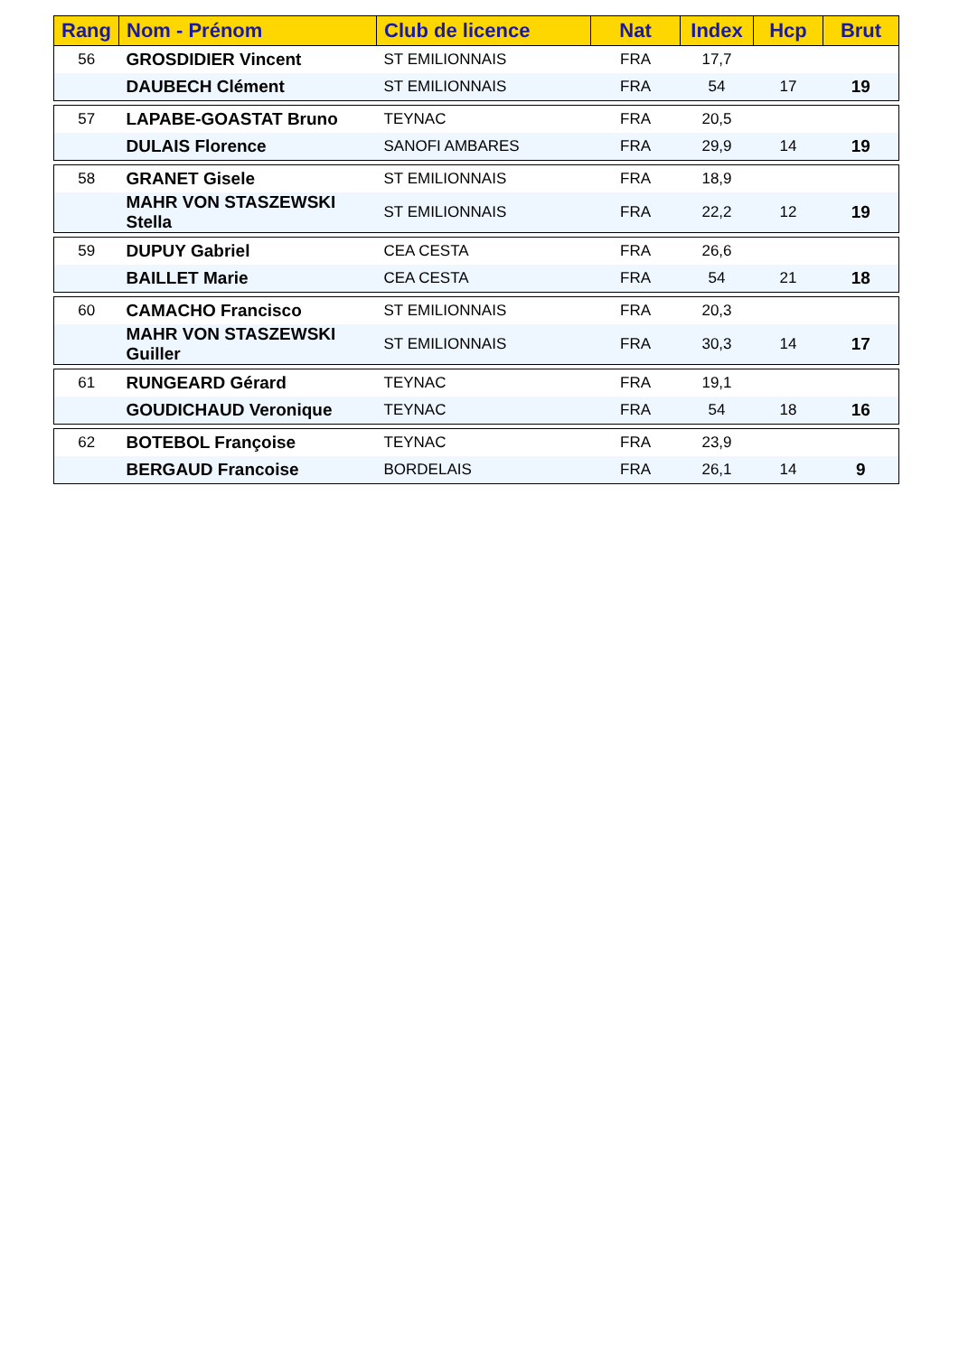| Rang | Nom - Prénom | Club de licence | Nat | Index | Hcp | Brut |
| --- | --- | --- | --- | --- | --- | --- |
| 56 | GROSDIDIER Vincent | ST EMILIONNAIS | FRA | 17,7 | | |
| | DAUBECH Clément | ST EMILIONNAIS | FRA | 54 | 17 | 19 |
| 57 | LAPABE-GOASTAT Bruno | TEYNAC | FRA | 20,5 | | |
| | DULAIS Florence | SANOFI AMBARES | FRA | 29,9 | 14 | 19 |
| 58 | GRANET Gisele | ST EMILIONNAIS | FRA | 18,9 | | |
| | MAHR VON STASZEWSKI Stella | ST EMILIONNAIS | FRA | 22,2 | 12 | 19 |
| 59 | DUPUY Gabriel | CEA CESTA | FRA | 26,6 | | |
| | BAILLET Marie | CEA CESTA | FRA | 54 | 21 | 18 |
| 60 | CAMACHO Francisco | ST EMILIONNAIS | FRA | 20,3 | | |
| | MAHR VON STASZEWSKI Guiller | ST EMILIONNAIS | FRA | 30,3 | 14 | 17 |
| 61 | RUNGEARD Gérard | TEYNAC | FRA | 19,1 | | |
| | GOUDICHAUD Veronique | TEYNAC | FRA | 54 | 18 | 16 |
| 62 | BOTEBOL Françoise | TEYNAC | FRA | 23,9 | | |
| | BERGAUD Francoise | BORDELAIS | FRA | 26,1 | 14 | 9 |